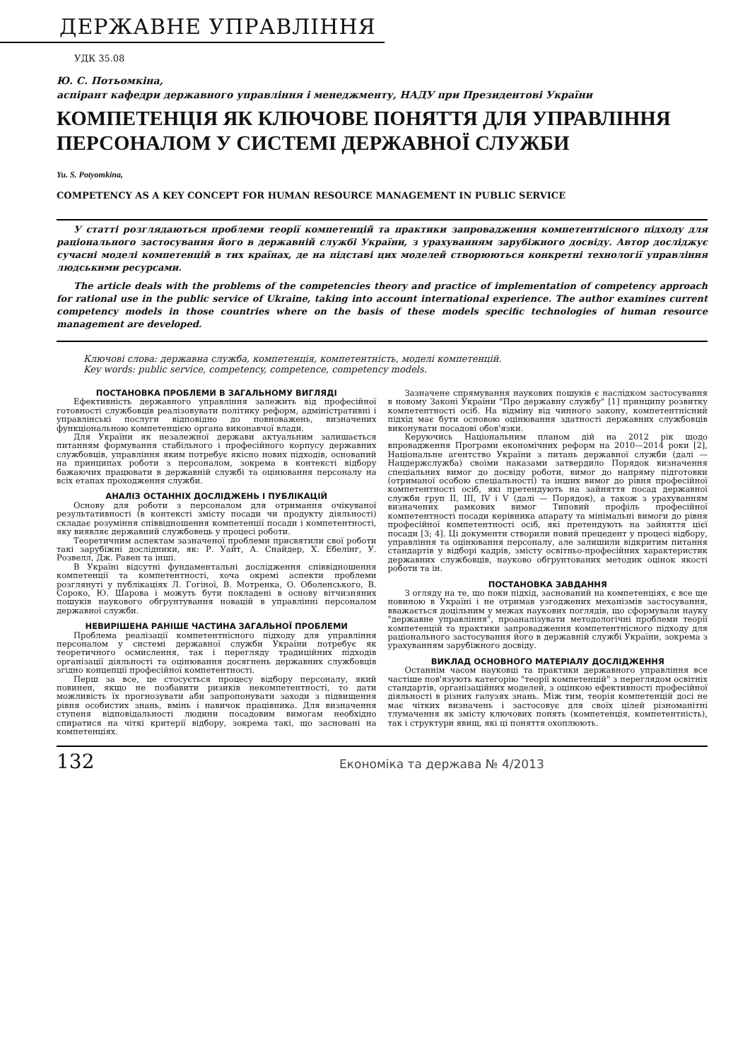ДЕРЖАВНЕ УПРАВЛІННЯ
УДК 35.08
Ю. С. Потьомкіна,
аспірант кафедри державного управління і менеджменту, НАДУ при Президентові України
КОМПЕТЕНЦІЯ ЯК КЛЮЧОВЕ ПОНЯТТЯ ДЛЯ УПРАВЛІННЯ ПЕРСОНАЛОМ У СИСТЕМІ ДЕРЖАВНОЇ СЛУЖБИ
Yu. S. Potyomkina,
COMPETENCY AS A KEY CONCEPT FOR HUMAN RESOURCE MANAGEMENT IN PUBLIC SERVICE
У статті розглядаються проблеми теорії компетенцій та практики запровадження компетентнісного підходу для раціонального застосування його в державній службі України, з урахуванням зарубіжного досвіду. Автор досліджує сучасні моделі компетенцій в тих країнах, де на підставі цих моделей створюються конкретні технології управління людськими ресурсами.
The article deals with the problems of the competencies theory and practice of implementation of competency approach for rational use in the public service of Ukraine, taking into account international experience. The author examines current competency models in those countries where on the basis of these models specific technologies of human resource management are developed.
Ключові слова: державна служба, компетенція, компетентність, моделі компетенцій.
Key words: public service, competency, competence, competency models.
ПОСТАНОВКА ПРОБЛЕМИ В ЗАГАЛЬНОМУ ВИГЛЯДІ
Ефективність державного управління залежить від професійної готовності службовців реалізовувати політику реформ, адміністративні і управлінські послуги відповідно до повноважень, визначених функціональною компетенцією органа виконавчої влади.
Для України як незалежної держави актуальним залишається питанням формування стабільного і професійного корпусу державних службовців, управління яким потребує якісно нових підходів, оснований на принципах роботи з персоналом, зокрема в контексті відбору бажаючих працювати в державній службі та оцінювання персоналу на всіх етапах проходження служби.
АНАЛІЗ ОСТАННІХ ДОСЛІДЖЕНЬ І ПУБЛІКАЦІЙ
Основу для роботи з персоналом для отримання очікуваної результативності (в контексті змісту посади чи продукту діяльності) складає розуміння співвідношення компетенції посади і компетентності, яку виявляє державний службовець у процесі роботи.
Теоретичним аспектам зазначеної проблеми присвятили свої роботи такі зарубіжні дослідники, як: Р. Уайт, А. Снайдер, Х. Ебелінг, У. Розвелл, Дж. Равен та інші.
В Україні відсутні фундаментальні дослідження співвідношення компетенції та компетентності, хоча окремі аспекти проблеми розглянуті у публікаціях Л. Гогіної, В. Мотренка, О. Оболенського, В. Сороко, Ю. Шарова і можуть бути покладені в основу вітчизняних пошуків наукового обгрунтування новацій в управлінні персоналом державної служби.
НЕВИРІШЕНА РАНІШЕ ЧАСТИНА ЗАГАЛЬНОЇ ПРОБЛЕМИ
Проблема реалізації компетентнісного підходу для управління персоналом у системі державної служби України потребує як теоретичного осмислення, так і перегляду традиційних підходів організації діяльності та оцінювання досягнень державних службовців згідно концепції професійної компетентності.
Перш за все, це стосується процесу відбору персоналу, який повинен, якщо не позбавити ризиків некомпетентності, то дати можливість їх прогнозувати аби запропонувати заходи з підвищення рівня особистих знань, вмінь і навичок працівника. Для визначення ступеня відповідальності людини посадовим вимогам необхідно спиратися на чіткі критерії відбору, зокрема такі, що засновані на компетенціях.
Зазначене спрямування наукових пошуків є наслідком застосування в новому Законі України "Про державну службу" [1] принципу розвитку компетентності осіб. На відміну від чинного закону, компетентнісний підхід має бути основою оцінювання здатності державних службовців виконувати посадові обов'язки.
Керуючись Національним планом дій на 2012 рік щодо впровадження Програми економічних реформ на 2010—2014 роки [2], Національне агентство України з питань державної служби (далі — Нацдержслужба) своїми наказами затвердило Порядок визначення спеціальних вимог до досвіду роботи, вимог до напряму підготовки (отриманої особою спеціальності) та інших вимог до рівня професійної компетентності осіб, які претендують на зайняття посад державної служби груп II, III, IV і V (далі — Порядок), а також з урахуванням визначених рамкових вимог Типовий профіль професійної компетентності посади керівника апарату та мінімальні вимоги до рівня професійної компетентності осіб, які претендують на зайняття цієї посади [3; 4]. Ці документи створили новий прецедент у процесі відбору, управління та оцінювання персоналу, але залишили відкритим питання стандартів у відборі кадрів, змісту освітньо-професійних характеристик державних службовців, науково обгрунтованих методик оцінок якості роботи та ін.
ПОСТАНОВКА ЗАВДАННЯ
З огляду на те, що поки підхід, заснований на компетенціях, є все ще новиною в Україні і не отримав узгоджених механізмів застосування, вважається доцільним у межах наукових поглядів, що сформували науку "державне управління", проаналізувати методологічні проблеми теорії компетенцій та практики запровадження компетентнісного підходу для раціонального застосування його в державній службі України, зокрема з урахуванням зарубіжного досвіду.
ВИКЛАД ОСНОВНОГО МАТЕРІАЛУ ДОСЛІДЖЕННЯ
Останнім часом науковці та практики державного управління все частіше пов'язують категорію "теорії компетенцій" з переглядом освітніх стандартів, організаційних моделей, з оцінкою ефективності професійної діяльності в різних галузях знань. Між тим, теорія компетенцій досі не має чітких визначень і застосовує для своїх цілей різноманітні тлумачення як змісту ключових понять (компетенція, компетентність), так і структури явищ, які ці поняття охоплюють.
132 Економіка та держава № 4/2013